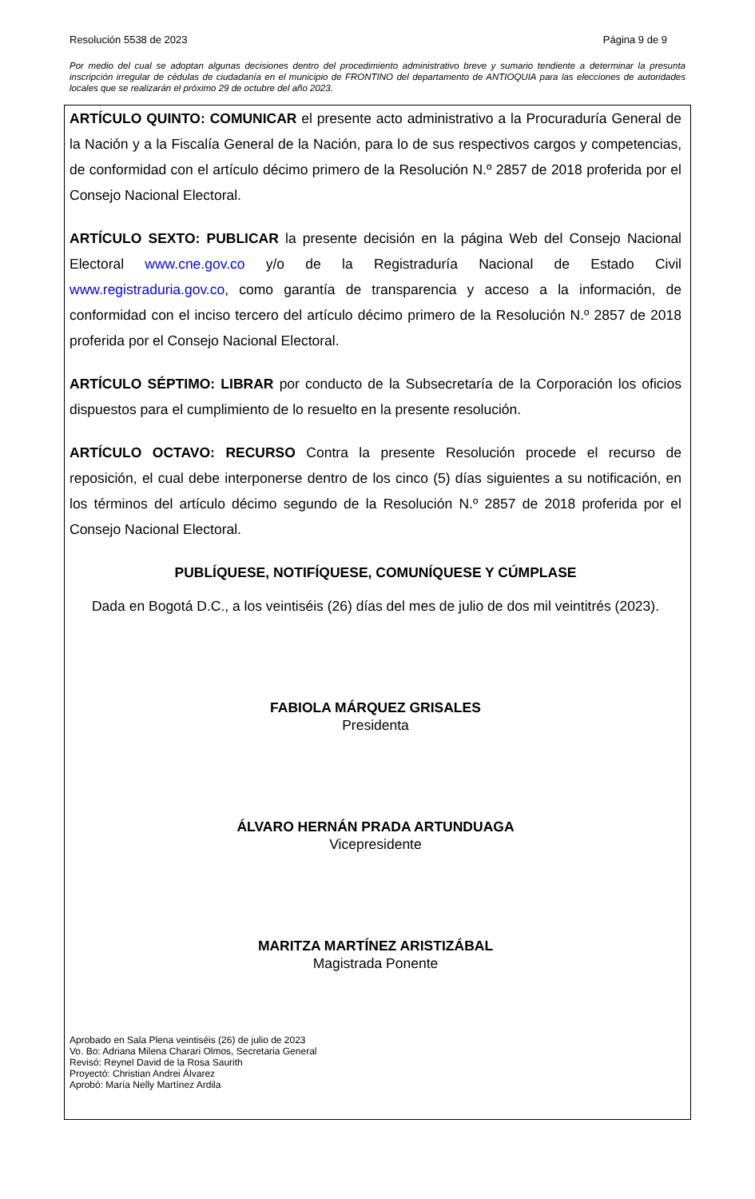Resolución 5538 de 2023 Página 9 de 9
Por medio del cual se adoptan algunas decisiones dentro del procedimiento administrativo breve y sumario tendiente a determinar la presunta inscripción irregular de cédulas de ciudadanía en el municipio de FRONTINO del departamento de ANTIOQUIA para las elecciones de autoridades locales que se realizarán el próximo 29 de octubre del año 2023.
ARTÍCULO QUINTO: COMUNICAR el presente acto administrativo a la Procuraduría General de la Nación y a la Fiscalía General de la Nación, para lo de sus respectivos cargos y competencias, de conformidad con el artículo décimo primero de la Resolución N.º 2857 de 2018 proferida por el Consejo Nacional Electoral.
ARTÍCULO SEXTO: PUBLICAR la presente decisión en la página Web del Consejo Nacional Electoral www.cne.gov.co y/o de la Registraduría Nacional de Estado Civil www.registraduria.gov.co, como garantía de transparencia y acceso a la información, de conformidad con el inciso tercero del artículo décimo primero de la Resolución N.º 2857 de 2018 proferida por el Consejo Nacional Electoral.
ARTÍCULO SÉPTIMO: LIBRAR por conducto de la Subsecretaría de la Corporación los oficios dispuestos para el cumplimiento de lo resuelto en la presente resolución.
ARTÍCULO OCTAVO: RECURSO Contra la presente Resolución procede el recurso de reposición, el cual debe interponerse dentro de los cinco (5) días siguientes a su notificación, en los términos del artículo décimo segundo de la Resolución N.º 2857 de 2018 proferida por el Consejo Nacional Electoral.
PUBLÍQUESE, NOTIFÍQUESE, COMUNÍQUESE Y CÚMPLASE
Dada en Bogotá D.C., a los veintiséis (26) días del mes de julio de dos mil veintitrés (2023).
FABIOLA MÁRQUEZ GRISALES
Presidenta
ÁLVARO HERNÁN PRADA ARTUNDUAGA
Vicepresidente
MARITZA MARTÍNEZ ARISTIZÁBAL
Magistrada Ponente
Aprobado en Sala Plena veintiséis (26) de julio de 2023
Vo. Bo: Adriana Milena Charari Olmos, Secretaria General
Revisó: Reynel David de la Rosa Saurith
Proyectó: Christian Andrei Álvarez
Aprobó: María Nelly Martínez Ardila